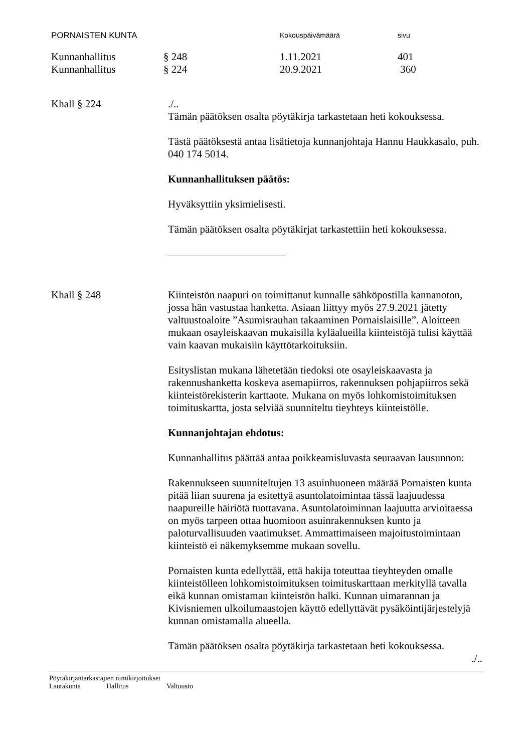PORNAISTEN KUNTA
Kokouspäivämäärä sivu
Kunnanhallitus § 248 1.11.2021 401
Kunnanhallitus § 224 20.9.2021 360
Khall § 224 ./..
Tämän päätöksen osalta pöytäkirja tarkastetaan heti kokouksessa.
Tästä päätöksestä antaa lisätietoja kunnanjohtaja Hannu Haukkasalo, puh. 040 174 5014.
Kunnanhallituksen päätös:
Hyväksyttiin yksimielisesti.
Tämän päätöksen osalta pöytäkirjat tarkastettiin heti kokouksessa.
Khall § 248 Kiinteistön naapuri on toimittanut kunnalle sähköpostilla kannanoton, jossa hän vastustaa hanketta. Asiaan liittyy myös 27.9.2021 jätetty valtuustoaloite ”Asumisrauhan takaaminen Pornaislaisille”. Aloitteen mukaan osayleiskaavan mukaisilla kyläalueilla kiinteistöjä tulisi käyttää vain kaavan mukaisiin käyttötarkoituksiin.
Esityslistan mukana lähetetään tiedoksi ote osayleiskaavasta ja rakennushanketta koskeva asemapiirros, rakennuksen pohjapiirros sekä kiinteistörekisterin karttaote. Mukana on myös lohkomistoimituksen toimituskartta, josta selviää suunniteltu tieyhteys kiinteistölle.
Kunnanjohtajan ehdotus:
Kunnanhallitus päättää antaa poikkeamisluvasta seuraavan lausunnon:
Rakennukseen suunniteltujen 13 asuinhuoneen määrää Pornaisten kunta pitää liian suurena ja esitettyä asuntolatoimintaa tässä laajuudessa naapureille häiriötä tuottavana. Asuntolatoiminnan laajuutta arvioitaessa on myös tarpeen ottaa huomioon asuinrakennuksen kunto ja paloturvallisuuden vaatimukset. Ammattimaiseen majoitustoimintaan kiinteistö ei näkemyksemme mukaan sovellu.
Pornaisten kunta edellyttää, että hakija toteuttaa tieyhteyden omalle kiinteistölleen lohkomistoimituksen toimituskarttaan merkityllä tavalla eikä kunnan omistaman kiinteistön halki. Kunnan uimarannan ja Kivisniemen ulkoilumaastojen käyttö edellyttävät pysäköintijärjestelyjä kunnan omistamalla alueella.
Tämän päätöksen osalta pöytäkirja tarkastetaan heti kokouksessa.
./..
Pöytäkirjantarkastajien nimikirjoitukset
Lautakunta Hallitus Valtuusto